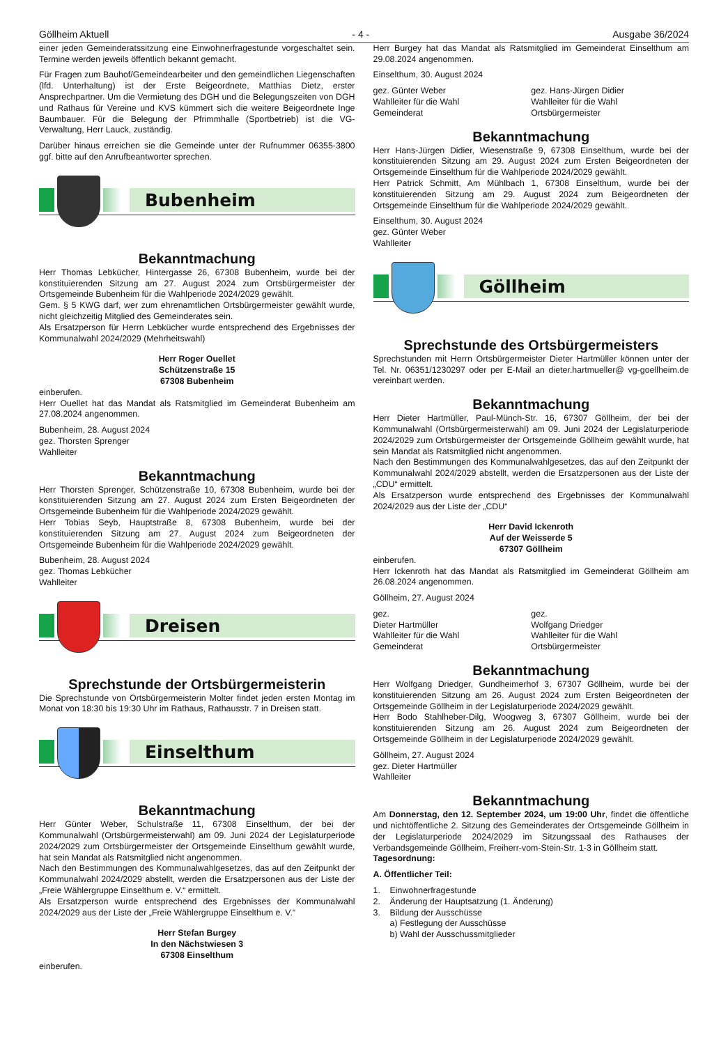Göllheim Aktuell - 4 - Ausgabe 36/2024
einer jeden Gemeinderatssitzung eine Einwohnerfragestunde vorgeschaltet sein. Termine werden jeweils öffentlich bekannt gemacht.
Für Fragen zum Bauhof/Gemeindearbeiter und den gemeindlichen Liegenschaften (lfd. Unterhaltung) ist der Erste Beigeordnete, Matthias Dietz, erster Ansprechpartner. Um die Vermietung des DGH und die Belegungszeiten von DGH und Rathaus für Vereine und KVS kümmert sich die weitere Beigeordnete Inge Baumbauer. Für die Belegung der Pfrimmhalle (Sportbetrieb) ist die VG-Verwaltung, Herr Lauck, zuständig.
Darüber hinaus erreichen sie die Gemeinde unter der Rufnummer 06355-3800 ggf. bitte auf den Anrufbeantworter sprechen.
Bubenheim
Bekanntmachung
Herr Thomas Lebkücher, Hintergasse 26, 67308 Bubenheim, wurde bei der konstituierenden Sitzung am 27. August 2024 zum Ortsbürgermeister der Ortsgemeinde Bubenheim für die Wahlperiode 2024/2029 gewählt.
Gem. § 5 KWG darf, wer zum ehrenamtlichen Ortsbürgermeister gewählt wurde, nicht gleichzeitig Mitglied des Gemeinderates sein.
Als Ersatzperson für Herrn Lebküch­er wurde entsprechend des Ergebnisses der Kommunalwahl 2024/2029 (Mehrheitswahl)
Herr Roger Ouellet
Schützenstraße 15
67308 Bubenheim
einberufen.
Herr Ouellet hat das Mandat als Ratsmitglied im Gemeinderat Bubenheim am 27.08.2024 angenommen.
Bubenheim, 28. August 2024
gez. Thorsten Sprenger
Wahlleiter
Bekanntmachung
Herr Thorsten Sprenger, Schützenstraße 10, 67308 Bubenheim, wurde bei der konstituierenden Sitzung am 27. August 2024 zum Ersten Beigeordneten der Ortsgemeinde Bubenheim für die Wahlperiode 2024/2029 gewählt.
Herr Tobias Seyb, Hauptstraße 8, 67308 Bubenheim, wurde bei der konstituierenden Sitzung am 27. August 2024 zum Beigeordneten der Ortsgemeinde Bubenheim für die Wahlperiode 2024/2029 gewählt.
Bubenheim, 28. August 2024
gez. Thomas Lebküch­er
Wahlleiter
Dreisen
Sprechstunde der Ortsbürgermeisterin
Die Sprechstunde von Ortsbürgermeisterin Molter findet jeden ersten Montag im Monat von 18:30 bis 19:30 Uhr im Rathaus, Rathausstr. 7 in Dreisen statt.
Einselthum
Bekanntmachung
Herr Günter Weber, Schulstraße 11, 67308 Einselthum, der bei der Kommunalwahl (Ortsbürgermeisterwahl) am 09. Juni 2024 der Legislaturperiode 2024/2029 zum Ortsbürgermeister der Ortsgemeinde Einselthum gewählt wurde, hat sein Mandat als Ratsmitglied nicht angenommen.
Nach den Bestimmungen des Kommunalwahlgesetzes, das auf den Zeitpunkt der Kommunalwahl 2024/2029 abstellt, werden die Ersatzpersonen aus der Liste der „Freie Wählergruppe Einselthum e. V.“ ermittelt.
Als Ersatzperson wurde entsprechend des Ergebnisses der Kommunalwahl 2024/2029 aus der Liste der „Freie Wählergruppe Einselthum e. V.“
Herr Stefan Burgey
In den Nächstwiesen 3
67308 Einselthum
einberufen.
Herr Burgey hat das Mandat als Ratsmitglied im Gemeinderat Einselthum am 29.08.2024 angenommen.
Einselthum, 30. August 2024
gez. Günter Weber
Wahlleiter für die Wahl
Gemeinderat
gez. Hans-Jürgen Didier
Wahlleiter für die Wahl
Ortsbürgermeister
Bekanntmachung
Herr Hans-Jürgen Didier, Wiesenstraße 9, 67308 Einselthum, wurde bei der konstituierenden Sitzung am 29. August 2024 zum Ersten Beigeordneten der Ortsgemeinde Einselthum für die Wahlperiode 2024/2029 gewählt.
Herr Patrick Schmitt, Am Mühlbach 1, 67308 Einselthum, wurde bei der konstituierenden Sitzung am 29. August 2024 zum Beigeordneten der Ortsgemeinde Einselthum für die Wahlperiode 2024/2029 gewählt.
Einselthum, 30. August 2024
gez. Günter Weber
Wahlleiter
Göllheim
Sprechstunde des Ortsbürgermeisters
Sprechstunden mit Herrn Ortsbürgermeister Dieter Hartmüller können unter der Tel. Nr. 06351/1230297 oder per E-Mail an dieter.hartmueller@ vg-goellheim.de vereinbart werden.
Bekanntmachung
Herr Dieter Hartmüller, Paul-Münch-Str. 16, 67307 Göllheim, der bei der Kommunalwahl (Ortsbürgermeisterwahl) am 09. Juni 2024 der Legislaturperiode 2024/2029 zum Ortsbürgermeister der Ortsgemeinde Göllheim gewählt wurde, hat sein Mandat als Ratsmitglied nicht angenommen.
Nach den Bestimmungen des Kommunalwahlgesetzes, das auf den Zeitpunkt der Kommunalwahl 2024/2029 abstellt, werden die Ersatzpersonen aus der Liste der „CDU“ ermittelt.
Als Ersatzperson wurde entsprechend des Ergebnisses der Kommunalwahl 2024/2029 aus der Liste der „CDU“
Herr David Ickenroth
Auf der Weisserde 5
67307 Göllheim
einberufen.
Herr Ickenroth hat das Mandat als Ratsmitglied im Gemeinderat Göllheim am 26.08.2024 angenommen.
Göllheim, 27. August 2024
gez.
Dieter Hartmüller
Wahlleiter für die Wahl
Gemeinderat
gez.
Wolfgang Driedger
Wahlleiter für die Wahl
Ortsbürgermeister
Bekanntmachung
Herr Wolfgang Driedger, Gundheimerhof 3, 67307 Göllheim, wurde bei der konstituierenden Sitzung am 26. August 2024 zum Ersten Beigeordneten der Ortsgemeinde Göllheim in der Legislaturperiode 2024/2029 gewählt.
Herr Bodo Stahlheber-Dilg, Woogweg 3, 67307 Göllheim, wurde bei der konstituierenden Sitzung am 26. August 2024 zum Beigeordneten der Ortsgemeinde Göllheim in der Legislaturperiode 2024/2029 gewählt.
Göllheim, 27. August 2024
gez. Dieter Hartmüller
Wahlleiter
Bekanntmachung
Am Donnerstag, den 12. September 2024, um 19:00 Uhr, findet die öffentliche und nichtöffentliche 2. Sitzung des Gemeinderates der Ortsgemeinde Göllheim in der Legislaturperiode 2024/2029 im Sitzungssaal des Rathauses der Verbandsgemeinde Göllheim, Freiherr-vom-Stein-Str. 1-3 in Göllheim statt.
Tagesordnung:
A. Öffentlicher Teil:
1. Einwohnerfragestunde
2. Änderung der Hauptsatzung (1. Änderung)
3. Bildung der Ausschüsse
a) Festlegung der Ausschüsse
b) Wahl der Ausschussmitglieder